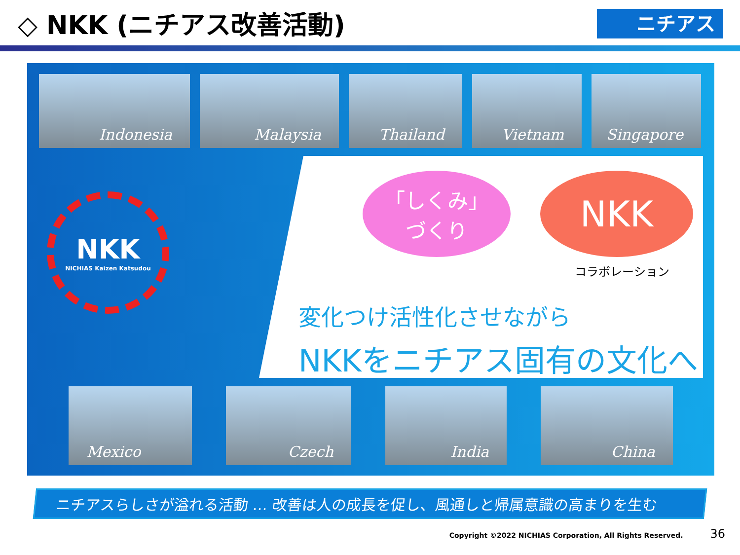◇ NKK (ニチアス改善活動)
ニチアス
Indonesia Malaysia Thailand Vietnam Singapore
NKK
NICHIAS Kaizen Katsudou
「しくみ」
づくり
NKK
コラボレーション
変化つけ活性化させながら
NKKをニチアス固有の文化へ
Mexico Czech India China
ニチアスらしさが溢れる活動 … 改善は人の成長を促し、風通しと帰属意識の高まりを生む
Copyright ©2022 NICHIAS Corporation, All Rights Reserved. 36